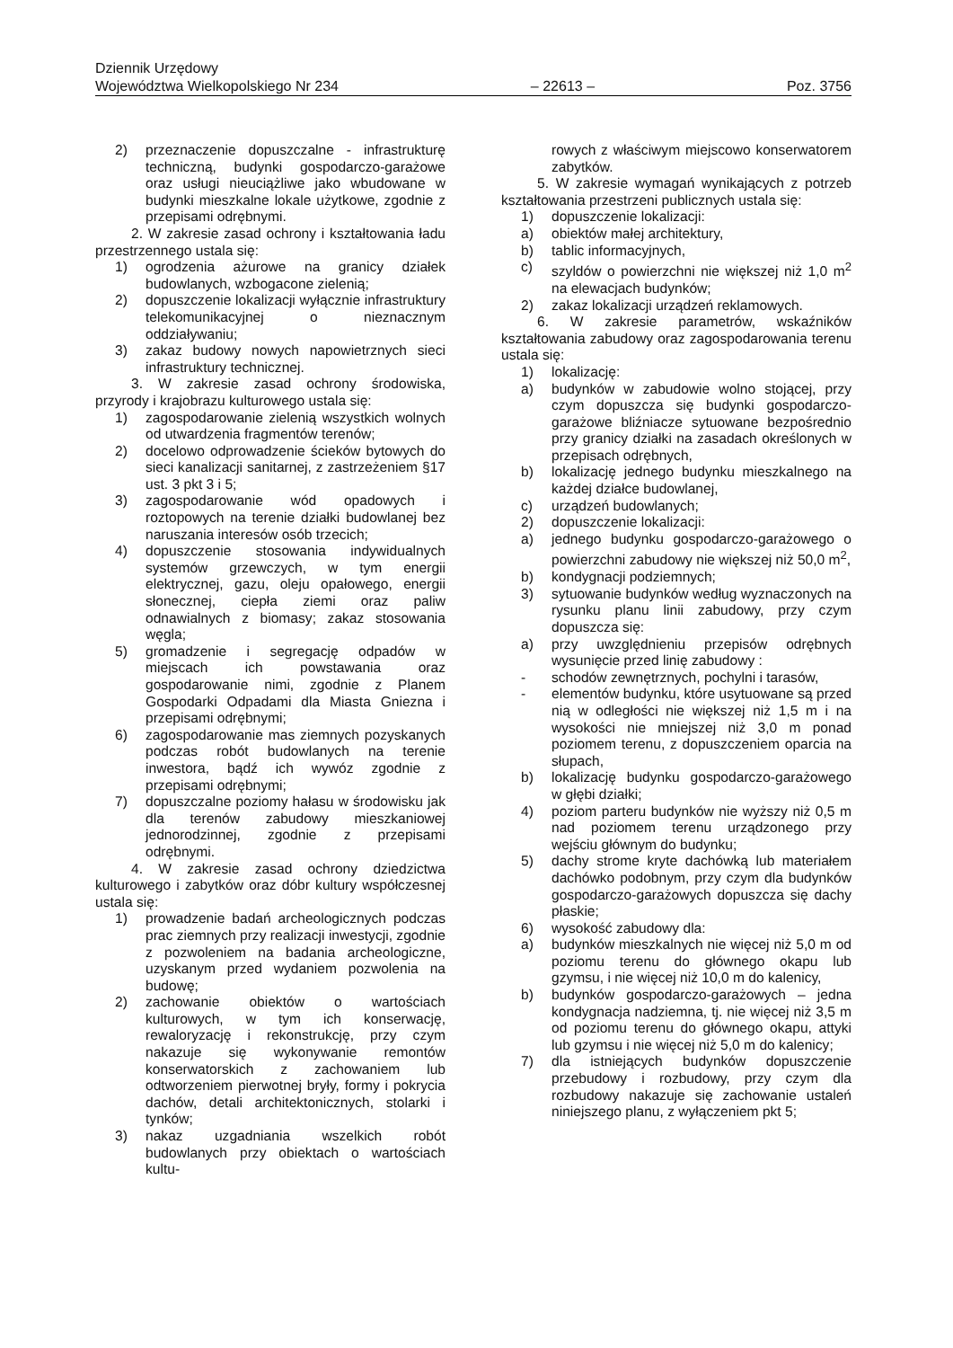Dziennik Urzędowy
Województwa Wielkopolskiego Nr 234 – 22613 – Poz. 3756
2) przeznaczenie dopuszczalne - infrastrukturę techniczną, budynki gospodarczo-garażowe oraz usługi nieuciążliwe jako wbudowane w budynki mieszkalne lokale użytkowe, zgodnie z przepisami odrębnymi.
2. W zakresie zasad ochrony i kształtowania ładu przestrzennego ustala się:
1) ogrodzenia ażurowe na granicy działek budowlanych, wzbogacone zielenią;
2) dopuszczenie lokalizacji wyłącznie infrastruktury telekomunikacyjnej o nieznacznym oddziaływaniu;
3) zakaz budowy nowych napowietrznych sieci infrastruktury technicznej.
3. W zakresie zasad ochrony środowiska, przyrody i krajobrazu kulturowego ustala się:
1) zagospodarowanie zielenią wszystkich wolnych od utwardzenia fragmentów terenów;
2) docelowo odprowadzenie ścieków bytowych do sieci kanalizacji sanitarnej, z zastrzeżeniem §17 ust. 3 pkt 3 i 5;
3) zagospodarowanie wód opadowych i roztopowych na terenie działki budowlanej bez naruszania interesów osób trzecich;
4) dopuszczenie stosowania indywidualnych systemów grzewczych, w tym energii elektrycznej, gazu, oleju opałowego, energii słonecznej, ciepła ziemi oraz paliw odnawialnych z biomasy; zakaz stosowania węgla;
5) gromadzenie i segregację odpadów w miejscach ich powstawania oraz gospodarowanie nimi, zgodnie z Planem Gospodarki Odpadami dla Miasta Gniezna i przepisami odrębnymi;
6) zagospodarowanie mas ziemnych pozyskanych podczas robót budowlanych na terenie inwestora, bądź ich wywóz zgodnie z przepisami odrębnymi;
7) dopuszczalne poziomy hałasu w środowisku jak dla terenów zabudowy mieszkaniowej jednorodzinnej, zgodnie z przepisami odrębnymi.
4. W zakresie zasad ochrony dziedzictwa kulturowego i zabytków oraz dóbr kultury współczesnej ustala się:
1) prowadzenie badań archeologicznych podczas prac ziemnych przy realizacji inwestycji, zgodnie z pozwoleniem na badania archeologiczne, uzyskanym przed wydaniem pozwolenia na budowę;
2) zachowanie obiektów o wartościach kulturowych, w tym ich konserwację, rewaloryzację i rekonstrukcję, przy czym nakazuje się wykonywanie remontów konserwatorskich z zachowaniem lub odtworzeniem pierwotnej bryły, formy i pokrycia dachów, detali architektonicznych, stolarki i tynków;
3) nakaz uzgadniania wszelkich robót budowlanych przy obiektach o wartościach kultu-
rowych z właściwym miejscowo konserwatorem zabytków.
5. W zakresie wymagań wynikających z potrzeb kształtowania przestrzeni publicznych ustala się:
1) dopuszczenie lokalizacji:
a) obiektów małej architektury,
b) tablic informacyjnych,
c) szyldów o powierzchni nie większej niż 1,0 m<sup>2</sup> na elewacjach budynków;
2) zakaz lokalizacji urządzeń reklamowych.
6. W zakresie parametrów, wskaźników kształtowania zabudowy oraz zagospodarowania terenu ustala się:
1) lokalizację:
a) budynków w zabudowie wolno stojącej, przy czym dopuszcza się budynki gospodarczo-garażowe bliźniacze sytuowane bezpośrednio przy granicy działki na zasadach określonych w przepisach odrębnych,
b) lokalizację jednego budynku mieszkalnego na każdej działce budowlanej,
c) urządzeń budowlanych;
2) dopuszczenie lokalizacji:
a) jednego budynku gospodarczo-garażowego o powierzchni zabudowy nie większej niż 50,0 m<sup>2</sup>,
b) kondygnacji podziemnych;
3) sytuowanie budynków według wyznaczonych na rysunku planu linii zabudowy, przy czym dopuszcza się:
a) przy uwzględnieniu przepisów odrębnych wysunięcie przed linię zabudowy :
- schodów zewnętrznych, pochylni i tarasów,
- elementów budynku, które usytuowane są przed nią w odległości nie większej niż 1,5 m i na wysokości nie mniejszej niż 3,0 m ponad poziomem terenu, z dopuszczeniem oparcia na słupach,
b) lokalizację budynku gospodarczo-garażowego w głębi działki;
4) poziom parteru budynków nie wyższy niż 0,5 m nad poziomem terenu urządzonego przy wejściu głównym do budynku;
5) dachy strome kryte dachówką lub materiałem dachówko podobnym, przy czym dla budynków gospodarczo-garażowych dopuszcza się dachy płaskie;
6) wysokość zabudowy dla:
a) budynków mieszkalnych nie więcej niż 5,0 m od poziomu terenu do głównego okapu lub gzymsu, i nie więcej niż 10,0 m do kalenicy,
b) budynków gospodarczo-garażowych – jedna kondygnacja nadziemna, tj. nie więcej niż 3,5 m od poziomu terenu do głównego okapu, attyki lub gzymsu i nie więcej niż 5,0 m do kalenicy;
7) dla istniejących budynków dopuszczenie przebudowy i rozbudowy, przy czym dla rozbudowy nakazuje się zachowanie ustaleń niniejszego planu, z wyłączeniem pkt 5;